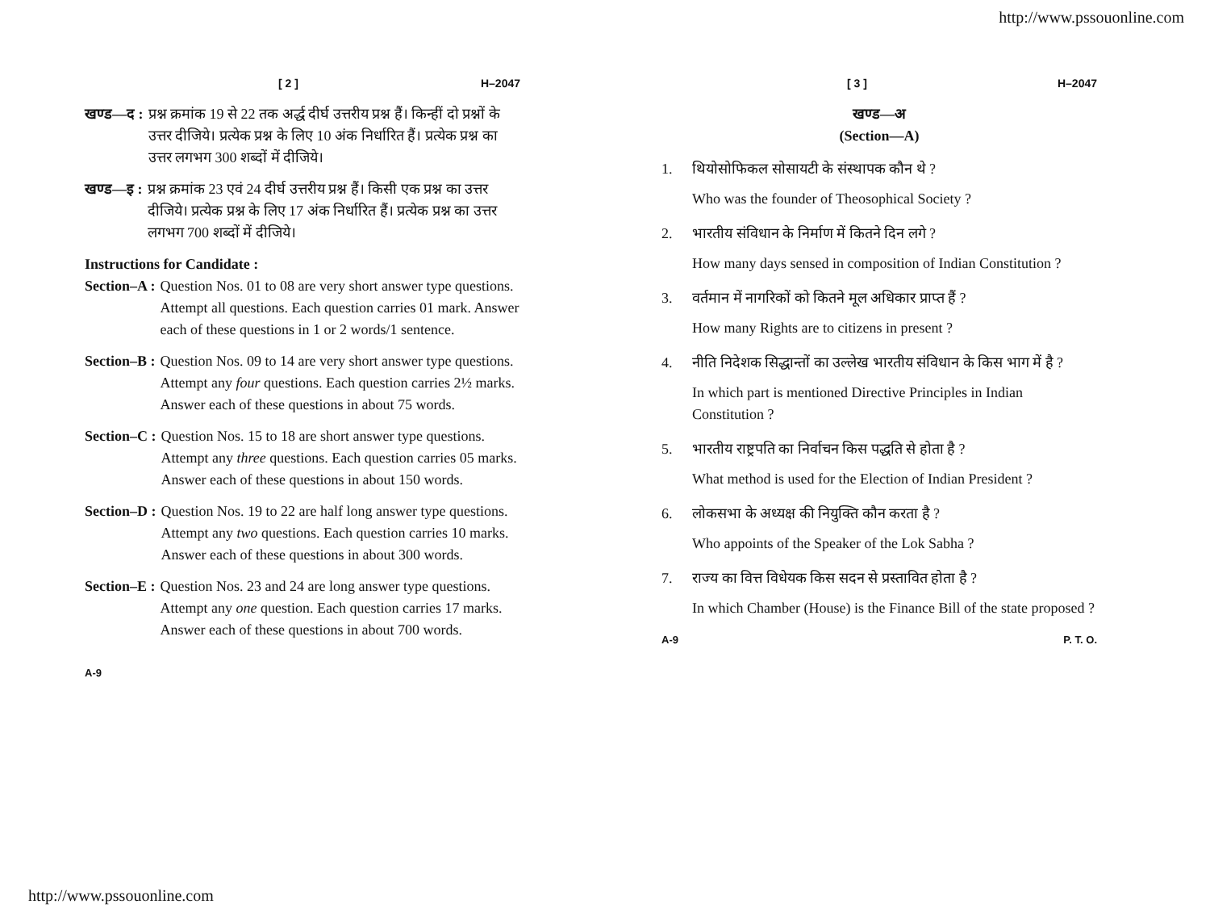http://www.pssouonline.com
[ 2 ] H–2047
खण्ड—द : प्रश्न क्रमांक 19 से 22 तक अर्द्ध दीर्घ उत्तरीय प्रश्न हैं। किन्हीं दो प्रश्नों के उत्तर दीजिये। प्रत्येक प्रश्न के लिए 10 अंक निर्धारित हैं। प्रत्येक प्रश्न का उत्तर लगभग 300 शब्दों में दीजिये।
खण्ड—इ : प्रश्न क्रमांक 23 एवं 24 दीर्घ उत्तरीय प्रश्न हैं। किसी एक प्रश्न का उत्तर दीजिये। प्रत्येक प्रश्न के लिए 17 अंक निर्धारित हैं। प्रत्येक प्रश्न का उत्तर लगभग 700 शब्दों में दीजिये।
Instructions for Candidate :
Section–A : Question Nos. 01 to 08 are very short answer type questions. Attempt all questions. Each question carries 01 mark. Answer each of these questions in 1 or 2 words/1 sentence.
Section–B : Question Nos. 09 to 14 are very short answer type questions. Attempt any four questions. Each question carries 2½ marks. Answer each of these questions in about 75 words.
Section–C : Question Nos. 15 to 18 are short answer type questions. Attempt any three questions. Each question carries 05 marks. Answer each of these questions in about 150 words.
Section–D : Question Nos. 19 to 22 are half long answer type questions. Attempt any two questions. Each question carries 10 marks. Answer each of these questions in about 300 words.
Section–E : Question Nos. 23 and 24 are long answer type questions. Attempt any one question. Each question carries 17 marks. Answer each of these questions in about 700 words.
A-9
[ 3 ] H–2047
खण्ड—अ
(Section—A)
1. थियोसोफिकल सोसायटी के संस्थापक कौन थे ?
Who was the founder of Theosophical Society ?
2. भारतीय संविधान के निर्माण में कितने दिन लगे ?
How many days sensed in composition of Indian Constitution ?
3. वर्तमान में नागरिकों को कितने मूल अधिकार प्राप्त हैं ?
How many Rights are to citizens in present ?
4. नीति निदेशक सिद्धान्तों का उल्लेख भारतीय संविधान के किस भाग में है ?
In which part is mentioned Directive Principles in Indian Constitution ?
5. भारतीय राष्ट्रपति का निर्वाचन किस पद्धति से होता है ?
What method is used for the Election of Indian President ?
6. लोकसभा के अध्यक्ष की नियुक्ति कौन करता है ?
Who appoints of the Speaker of the Lok Sabha ?
7. राज्य का वित्त विधेयक किस सदन से प्रस्तावित होता है ?
In which Chamber (House) is the Finance Bill of the state proposed ?
A-9 P. T. O.
http://www.pssouonline.com